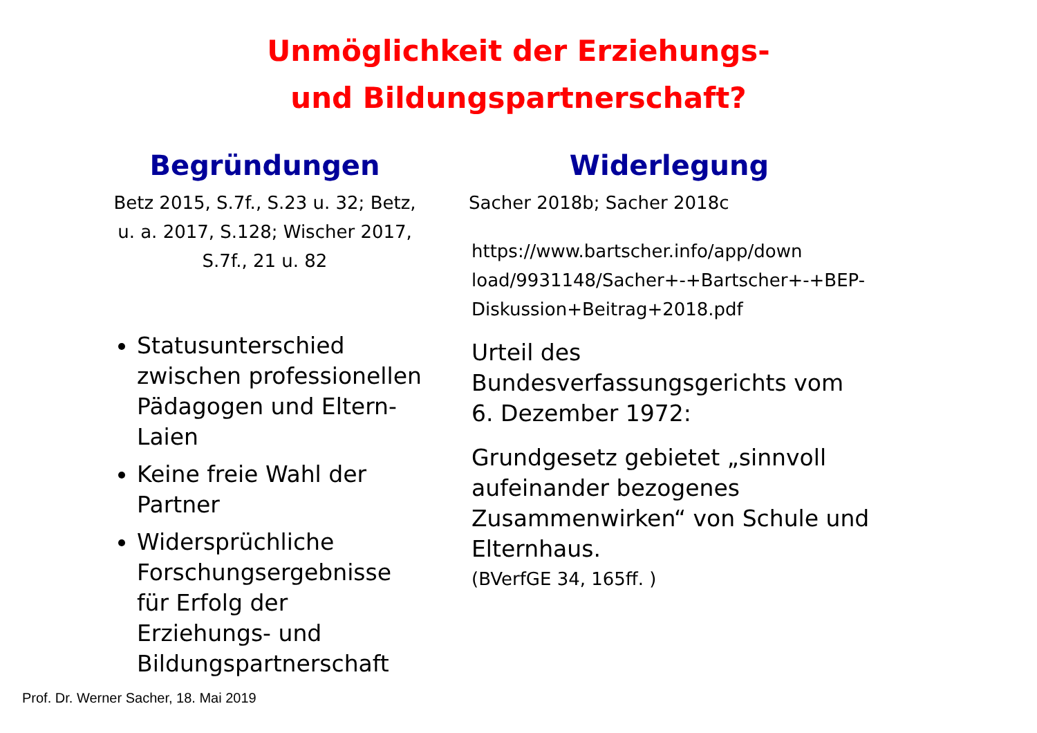Unmöglichkeit der Erziehungs-
und Bildungspartnerschaft?
Begründungen
Betz 2015, S.7f., S.23 u. 32; Betz, u. a. 2017, S.128; Wischer 2017, S.7f., 21 u. 82
Statusunterschied zwischen professionellen Pädagogen und Eltern-Laien
Keine freie Wahl der Partner
Widersprüchliche Forschungsergebnisse für Erfolg der Erziehungs- und Bildungspartnerschaft
Widerlegung
Sacher 2018b; Sacher 2018c
https://www.bartscher.info/app/down load/9931148/Sacher+-+Bartscher+-+BEP-Diskussion+Beitrag+2018.pdf
Urteil des Bundesverfassungsgerichts vom 6. Dezember 1972:
Grundgesetz gebietet „sinnvoll aufeinander bezogenes Zusammenwirken“ von Schule und Elternhaus.
(BVerfGE 34, 165ff. )
Prof. Dr. Werner Sacher, 18. Mai 2019